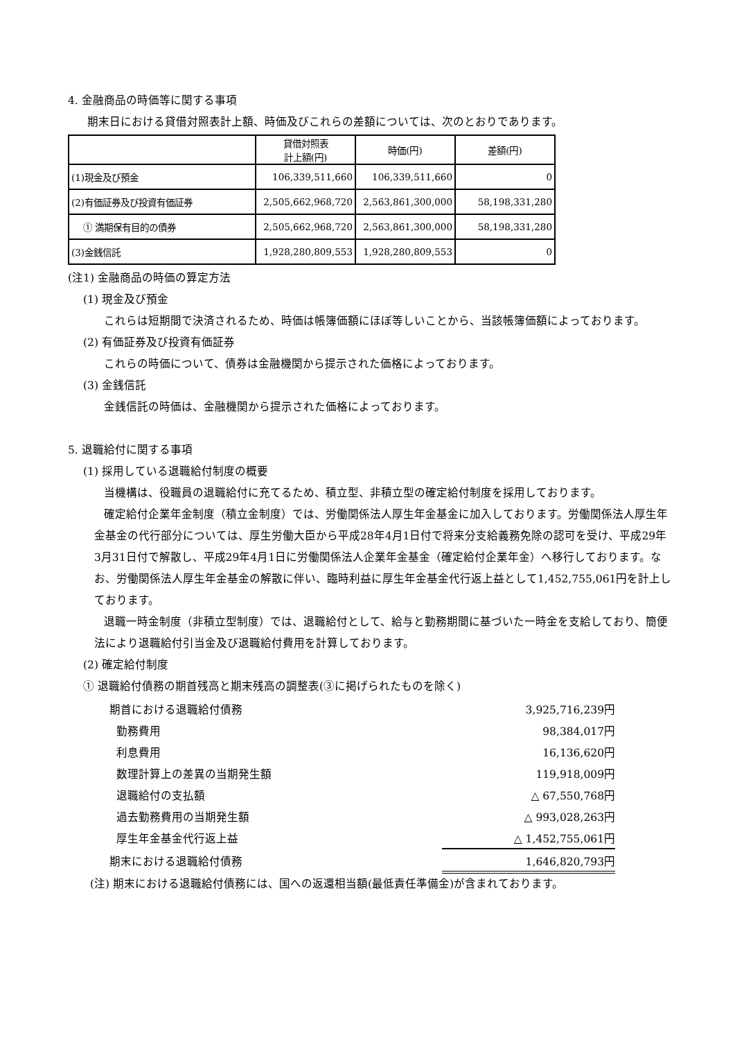4. 金融商品の時価等に関する事項
期末日における貸借対照表計上額、時価及びこれらの差額については、次のとおりであります。
| | 貸借対照表 計上額(円) | 時価(円) | 差額(円) |
| (1)現金及び預金 | 106,339,511,660 | 106,339,511,660 | 0 |
| (2)有価証券及び投資有価証券 | 2,505,662,968,720 | 2,563,861,300,000 | 58,198,331,280 |
| ① 満期保有目的の債券 | 2,505,662,968,720 | 2,563,861,300,000 | 58,198,331,280 |
| (3)金銭信託 | 1,928,280,809,553 | 1,928,280,809,553 | 0 |
(注1) 金融商品の時価の算定方法
(1) 現金及び預金
これらは短期間で決済されるため、時価は帳簿価額にほぼ等しいことから、当該帳簿価額によっております。
(2) 有価証券及び投資有価証券
これらの時価について、債券は金融機関から提示された価格によっております。
(3) 金銭信託
金銭信託の時価は、金融機関から提示された価格によっております。
5. 退職給付に関する事項
(1) 採用している退職給付制度の概要
当機構は、役職員の退職給付に充てるため、積立型、非積立型の確定給付制度を採用しております。
確定給付企業年金制度（積立金制度）では、労働関係法人厚生年金基金に加入しております。労働関係法人厚生年金基金の代行部分については、厚生労働大臣から平成28年4月1日付で将来分支給義務免除の認可を受け、平成29年3月31日付で解散し、平成29年4月1日に労働関係法人企業年金基金（確定給付企業年金）へ移行しております。なお、労働関係法人厚生年金基金の解散に伴い、臨時利益に厚生年金基金代行返上益として1,452,755,061円を計上しております。
退職一時金制度（非積立型制度）では、退職給付として、給与と勤務期間に基づいた一時金を支給しており、簡便法により退職給付引当金及び退職給付費用を計算しております。
(2) 確定給付制度
① 退職給付債務の期首残高と期末残高の調整表(③に掲げられたものを除く)
| 期首における退職給付債務 | 3,925,716,239円 |
| 勤務費用 | 98,384,017円 |
| 利息費用 | 16,136,620円 |
| 数理計算上の差異の当期発生額 | 119,918,009円 |
| 退職給付の支払額 | △ 67,550,768円 |
| 過去勤務費用の当期発生額 | △ 993,028,263円 |
| 厚生年金基金代行返上益 | △ 1,452,755,061円 |
| 期末における退職給付債務 | 1,646,820,793円 |
(注) 期末における退職給付債務には、国への返還相当額(最低責任準備金)が含まれております。